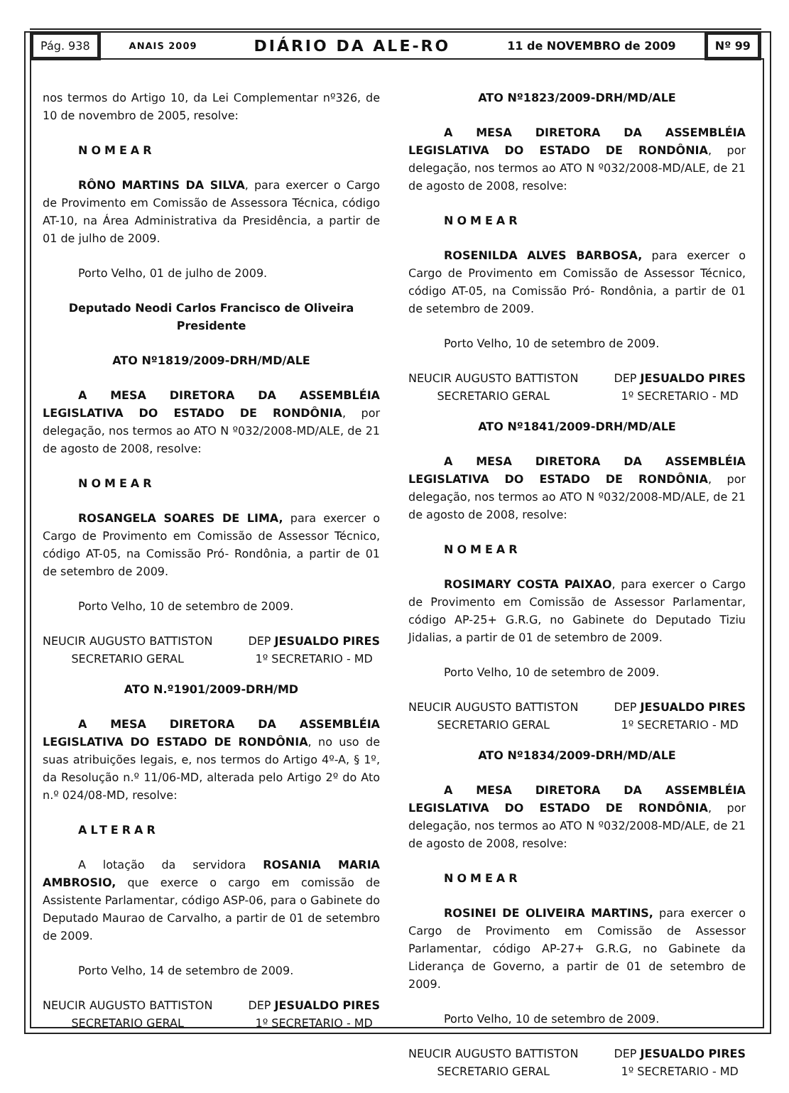Pág. 938
ANAIS 2009 DIÁRIO DA ALE-RO 11 de NOVEMBRO de 2009
Nº 99
nos termos do Artigo 10, da Lei Complementar nº326, de 10 de novembro de 2005, resolve:
NOMEAR
RÔNO MARTINS DA SILVA, para exercer o Cargo de Provimento em Comissão de Assessora Técnica, código AT-10, na Área Administrativa da Presidência, a partir de 01 de julho de 2009.
Porto Velho, 01 de julho de 2009.
Deputado Neodi Carlos Francisco de Oliveira
Presidente
ATO Nº1819/2009-DRH/MD/ALE
A MESA DIRETORA DA ASSEMBLÉIA LEGISLATIVA DO ESTADO DE RONDÔNIA, por delegação, nos termos ao ATO N º032/2008-MD/ALE, de 21 de agosto de 2008, resolve:
NOMEAR
ROSANGELA SOARES DE LIMA, para exercer o Cargo de Provimento em Comissão de Assessor Técnico, código AT-05, na Comissão Pró- Rondônia, a partir de 01 de setembro de 2009.
Porto Velho, 10 de setembro de 2009.
NEUCIR AUGUSTO BATTISTON
SECRETARIO GERAL
DEP JESUALDO PIRES
1º SECRETARIO - MD
ATO N.º1901/2009-DRH/MD
A MESA DIRETORA DA ASSEMBLÉIA LEGISLATIVA DO ESTADO DE RONDÔNIA, no uso de suas atribuições legais, e, nos termos do Artigo 4º-A, § 1º, da Resolução n.º 11/06-MD, alterada pelo Artigo 2º do Ato n.º 024/08-MD, resolve:
ALTERAR
A lotação da servidora ROSANIA MARIA AMBROSIO, que exerce o cargo em comissão de Assistente Parlamentar, código ASP-06, para o Gabinete do Deputado Maurao de Carvalho, a partir de 01 de setembro de 2009.
Porto Velho, 14 de setembro de 2009.
NEUCIR AUGUSTO BATTISTON
SECRETARIO GERAL
DEP JESUALDO PIRES
1º SECRETARIO - MD
ATO Nº1823/2009-DRH/MD/ALE
A MESA DIRETORA DA ASSEMBLÉIA LEGISLATIVA DO ESTADO DE RONDÔNIA, por delegação, nos termos ao ATO N º032/2008-MD/ALE, de 21 de agosto de 2008, resolve:
NOMEAR
ROSENILDA ALVES BARBOSA, para exercer o Cargo de Provimento em Comissão de Assessor Técnico, código AT-05, na Comissão Pró- Rondônia, a partir de 01 de setembro de 2009.
Porto Velho, 10 de setembro de 2009.
NEUCIR AUGUSTO BATTISTON
SECRETARIO GERAL
DEP JESUALDO PIRES
1º SECRETARIO - MD
ATO Nº1841/2009-DRH/MD/ALE
A MESA DIRETORA DA ASSEMBLÉIA LEGISLATIVA DO ESTADO DE RONDÔNIA, por delegação, nos termos ao ATO N º032/2008-MD/ALE, de 21 de agosto de 2008, resolve:
NOMEAR
ROSIMARY COSTA PAIXAO, para exercer o Cargo de Provimento em Comissão de Assessor Parlamentar, código AP-25+ G.R.G, no Gabinete do Deputado Tiziu Jidalias, a partir de 01 de setembro de 2009.
Porto Velho, 10 de setembro de 2009.
NEUCIR AUGUSTO BATTISTON
SECRETARIO GERAL
DEP JESUALDO PIRES
1º SECRETARIO - MD
ATO Nº1834/2009-DRH/MD/ALE
A MESA DIRETORA DA ASSEMBLÉIA LEGISLATIVA DO ESTADO DE RONDÔNIA, por delegação, nos termos ao ATO N º032/2008-MD/ALE, de 21 de agosto de 2008, resolve:
NOMEAR
ROSINEI DE OLIVEIRA MARTINS, para exercer o Cargo de Provimento em Comissão de Assessor Parlamentar, código AP-27+ G.R.G, no Gabinete da Liderança de Governo, a partir de 01 de setembro de 2009.
Porto Velho, 10 de setembro de 2009.
NEUCIR AUGUSTO BATTISTON
SECRETARIO GERAL
DEP JESUALDO PIRES
1º SECRETARIO - MD